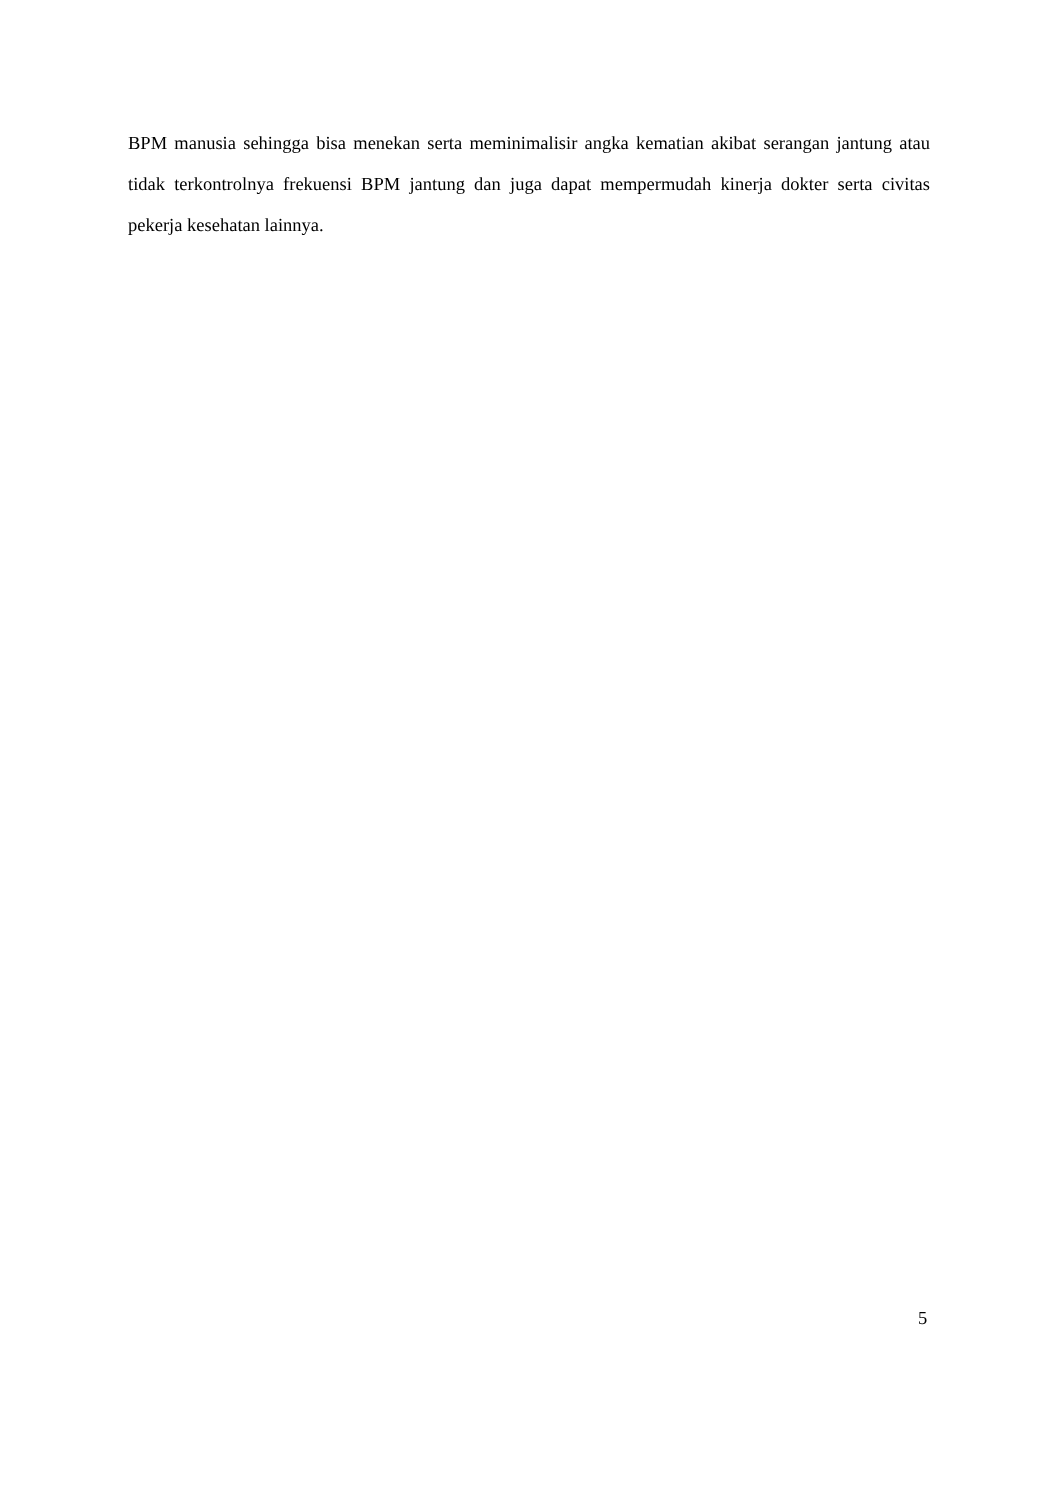BPM manusia sehingga bisa menekan serta meminimalisir angka kematian akibat serangan jantung atau tidak terkontrolnya frekuensi BPM jantung dan juga dapat mempermudah kinerja dokter serta civitas pekerja kesehatan lainnya.
5